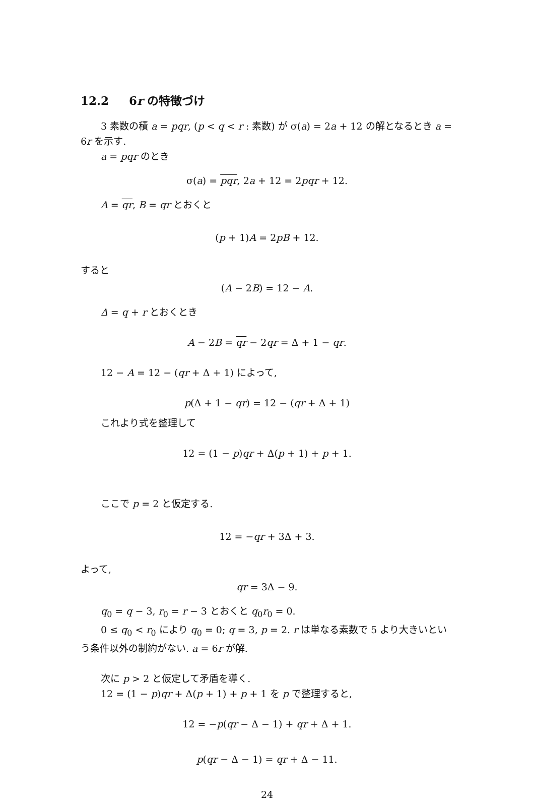12.2 6r の特徴づけ
3 素数の積 a = pqr, (p < q < r : 素数) が σ(a) = 2a + 12 の解となるとき a = 6r を示す.
a = pqr のとき
σ(a) = pqr, 2a + 12 = 2pqr + 12.
A = qr, B = qr とおくと
(p + 1)A = 2pB + 12.
すると
(A − 2B) = 12 − A.
Δ = q + r とおくとき
A − 2B = qr − 2qr = Δ + 1 − qr.
12 − A = 12 − (qr + Δ + 1) によって,
p(Δ + 1 − qr) = 12 − (qr + Δ + 1)
これより式を整理して
12 = (1 − p)qr + Δ(p + 1) + p + 1.
ここで p = 2 と仮定する.
12 = −qr + 3Δ + 3.
よって,
qr = 3Δ − 9.
q<sub>0</sub> = q − 3, r<sub>0</sub> = r − 3 とおくと q<sub>0</sub>r<sub>0</sub> = 0.
0 ≤ q<sub>0</sub> < r<sub>0</sub> により q<sub>0</sub> = 0; q = 3, p = 2. r は単なる素数で 5 より大きいという条件以外の制約がない. a = 6r が解.
次に p > 2 と仮定して矛盾を導く.
12 = (1 − p)qr + Δ(p + 1) + p + 1 を p で整理すると,
12 = −p(qr − Δ − 1) + qr + Δ + 1.
p(qr − Δ − 1) = qr + Δ − 11.
24